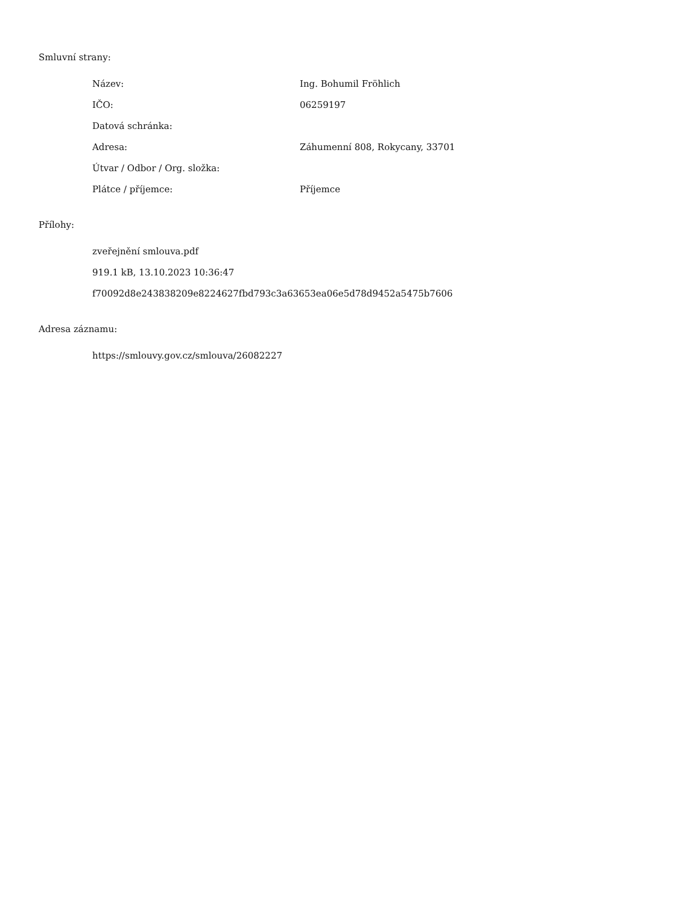Smluvní strany:
Název: Ing. Bohumil Fröhlich
IČO: 06259197
Datová schránka:
Adresa: Záhumenní 808, Rokycany, 33701
Útvar / Odbor / Org. složka:
Plátce / příjemce: Příjemce
Přílohy:
zveřejnění smlouva.pdf
919.1 kB, 13.10.2023 10:36:47
f70092d8e243838209e8224627fbd793c3a63653ea06e5d78d9452a5475b7606
Adresa záznamu:
https://smlouvy.gov.cz/smlouva/26082227